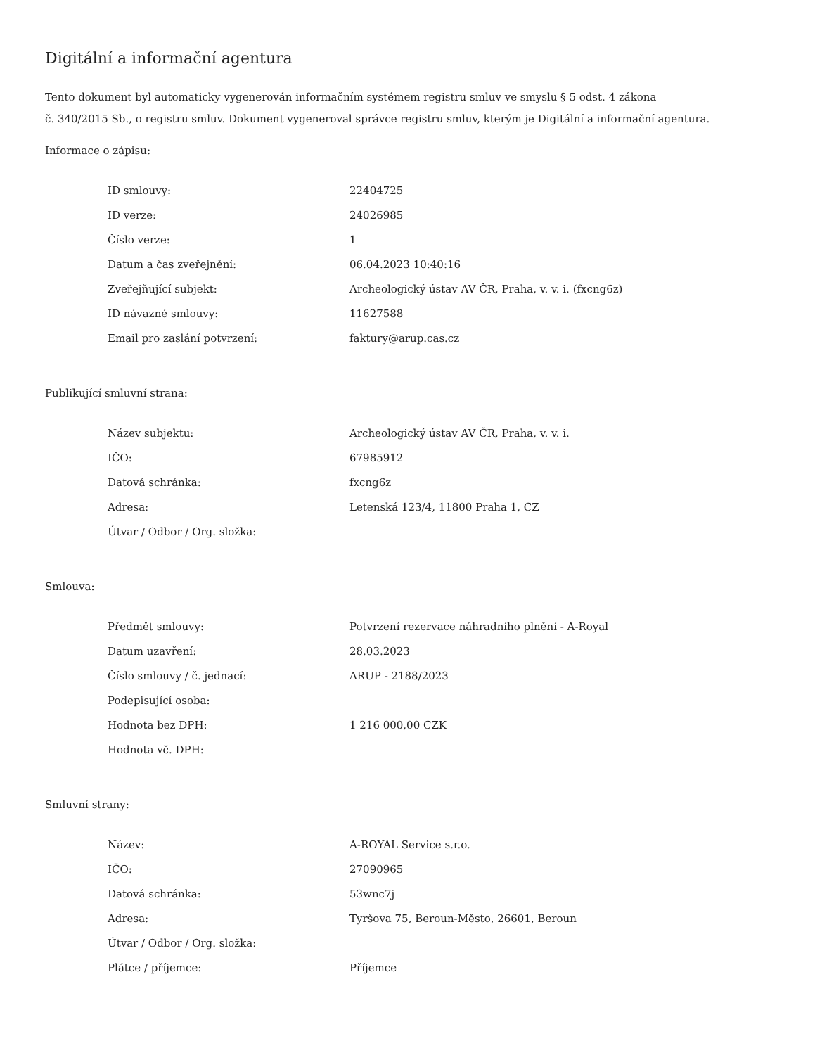Digitální a informační agentura
Tento dokument byl automaticky vygenerován informačním systémem registru smluv ve smyslu § 5 odst. 4 zákona
č. 340/2015 Sb., o registru smluv. Dokument vygeneroval správce registru smluv, kterým je Digitální a informační agentura.
Informace o zápisu:
| ID smlouvy: | 22404725 |
| ID verze: | 24026985 |
| Číslo verze: | 1 |
| Datum a čas zveřejnění: | 06.04.2023 10:40:16 |
| Zveřejňující subjekt: | Archeologický ústav AV ČR, Praha, v. v. i. (fxcng6z) |
| ID návazné smlouvy: | 11627588 |
| Email pro zaslání potvrzení: | faktury@arup.cas.cz |
Publikující smluvní strana:
| Název subjektu: | Archeologický ústav AV ČR, Praha, v. v. i. |
| IČO: | 67985912 |
| Datová schránka: | fxcng6z |
| Adresa: | Letenská 123/4, 11800 Praha 1, CZ |
| Útvar / Odbor / Org. složka: | |
Smlouva:
| Předmět smlouvy: | Potvrzení rezervace náhradního plnění - A-Royal |
| Datum uzavření: | 28.03.2023 |
| Číslo smlouvy / č. jednací: | ARUP - 2188/2023 |
| Podepisující osoba: | |
| Hodnota bez DPH: | 1 216 000,00 CZK |
| Hodnota vč. DPH: | |
Smluvní strany:
| Název: | A-ROYAL Service s.r.o. |
| IČO: | 27090965 |
| Datová schránka: | 53wnc7j |
| Adresa: | Tyršova 75, Beroun-Město, 26601, Beroun |
| Útvar / Odbor / Org. složka: | |
| Plátce / příjemce: | Příjemce |